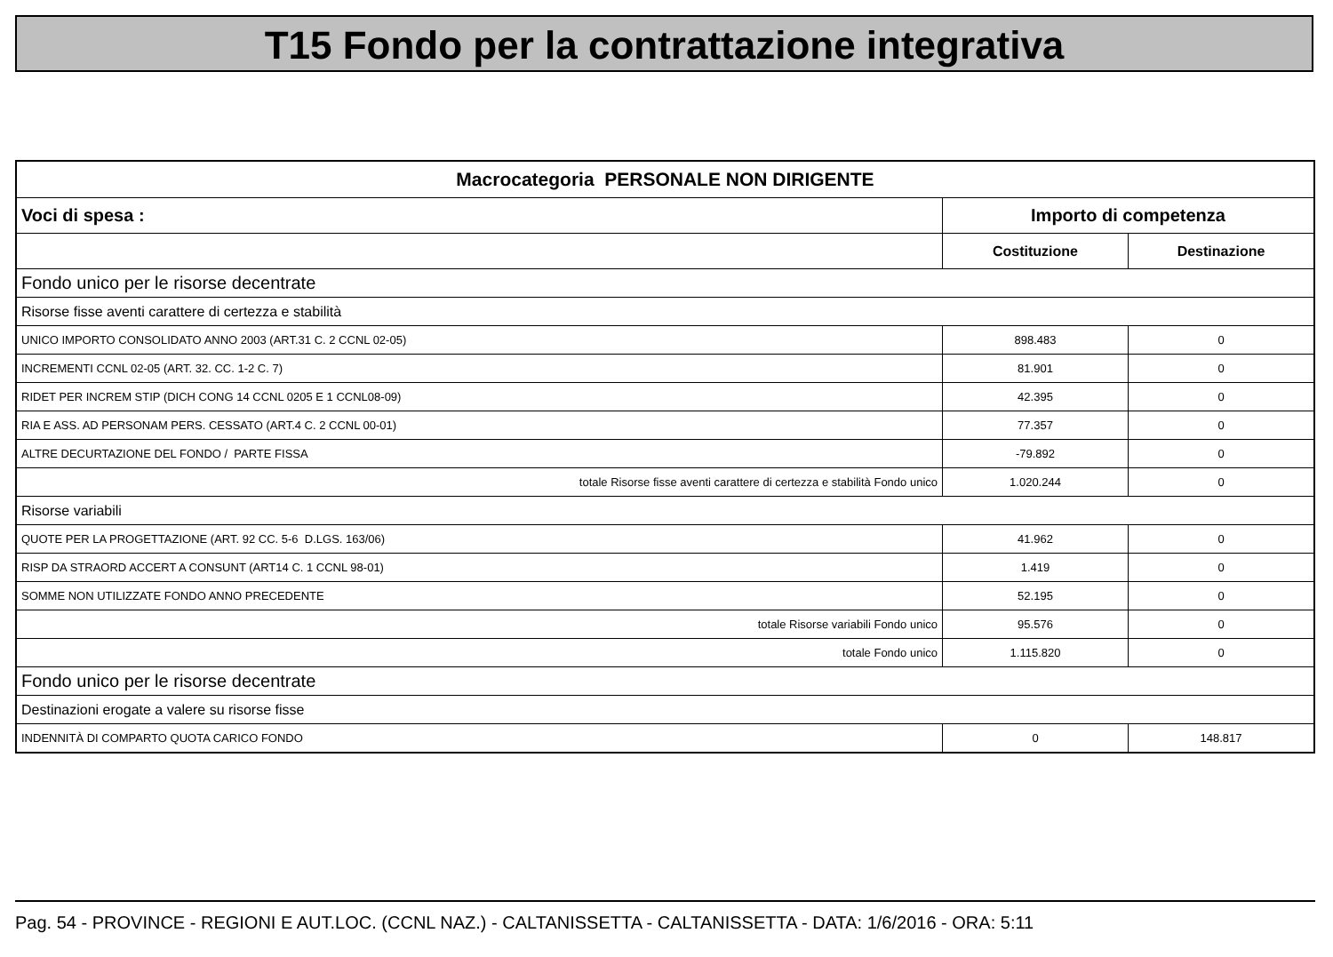T15 Fondo per la contrattazione integrativa
| Macrocategoria PERSONALE NON DIRIGENTE | | |
| --- | --- | --- |
| Voci di spesa : | Importo di competenza | |
| | Costituzione | Destinazione |
| Fondo unico per le risorse decentrate | | |
| Risorse fisse aventi carattere di certezza e stabilità | | |
| UNICO IMPORTO CONSOLIDATO ANNO 2003 (ART.31 C. 2 CCNL 02-05) | 898.483 | 0 |
| INCREMENTI CCNL 02-05 (ART. 32. CC. 1-2 C. 7) | 81.901 | 0 |
| RIDET PER INCREM STIP (DICH CONG 14 CCNL 0205 E 1 CCNL08-09) | 42.395 | 0 |
| RIA E ASS. AD PERSONAM PERS. CESSATO (ART.4 C. 2 CCNL 00-01) | 77.357 | 0 |
| ALTRE DECURTAZIONE DEL FONDO / PARTE FISSA | -79.892 | 0 |
| totale Risorse fisse aventi carattere di certezza e stabilità Fondo unico | 1.020.244 | 0 |
| Risorse variabili | | |
| QUOTE PER LA PROGETTAZIONE (ART. 92 CC. 5-6 D.LGS. 163/06) | 41.962 | 0 |
| RISP DA STRAORD ACCERT A CONSUNT (ART14 C. 1 CCNL 98-01) | 1.419 | 0 |
| SOMME NON UTILIZZATE FONDO ANNO PRECEDENTE | 52.195 | 0 |
| totale Risorse variabili Fondo unico | 95.576 | 0 |
| totale Fondo unico | 1.115.820 | 0 |
| Fondo unico per le risorse decentrate | | |
| Destinazioni erogate a valere su risorse fisse | | |
| INDENNITÀ DI COMPARTO QUOTA CARICO FONDO | 0 | 148.817 |
Pag. 54 - PROVINCE - REGIONI E AUT.LOC. (CCNL NAZ.) - CALTANISSETTA - CALTANISSETTA - DATA: 1/6/2016 - ORA: 5:11